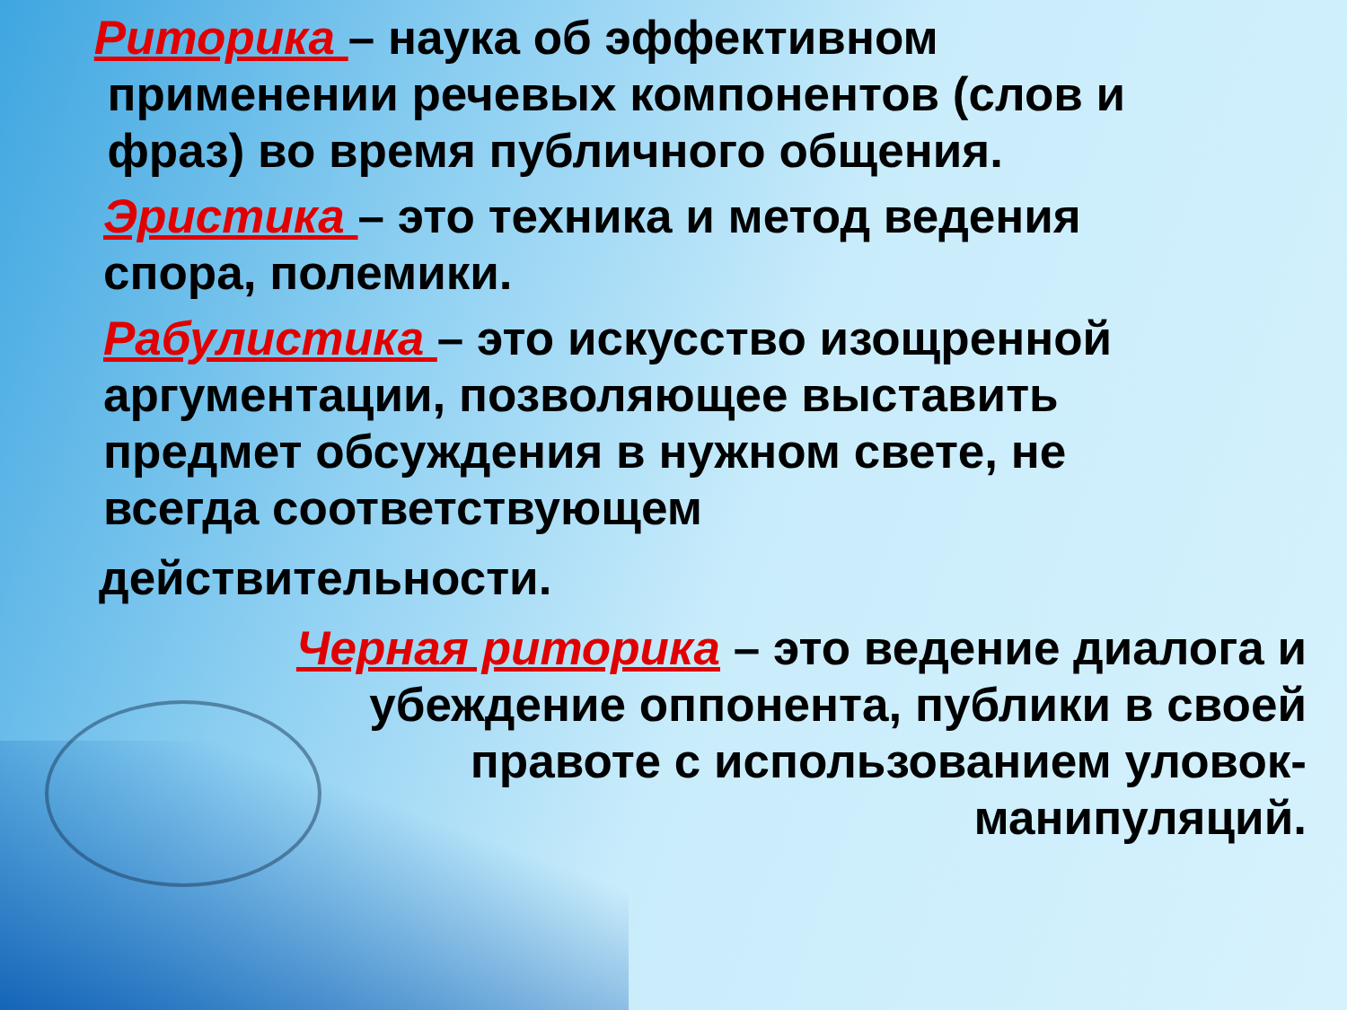Риторика – наука об эффективном
применении речевых компонентов (слов и
фраз) во время публичного общения.
Эристика – это техника и метод ведения
спора, полемики.
Рабулистика – это искусство изощренной
аргументации, позволяющее выставить
предмет обсуждения в нужном свете, не
всегда соответствующем
действительности.
Черная риторика – это ведение диалога и убеждение оппонента, публики в своей правоте с использованием уловок-манипуляций.